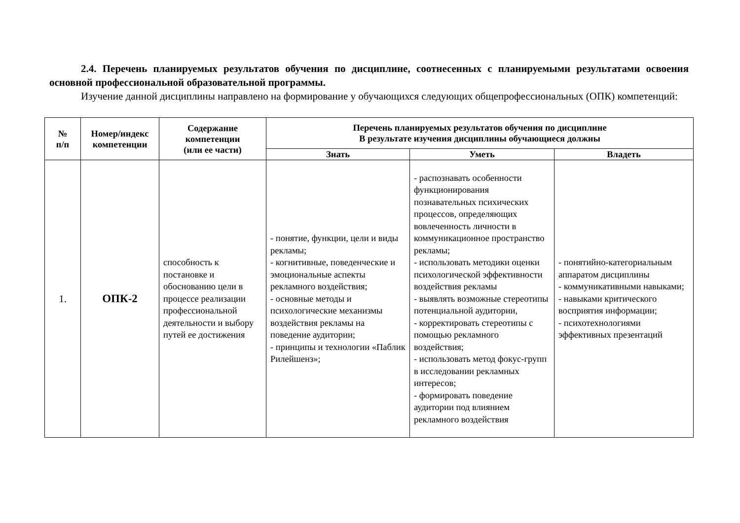2.4. Перечень планируемых результатов обучения по дисциплине, соотнесенных с планируемыми результатами освоения основной профессиональной образовательной программы.
Изучение данной дисциплины направлено на формирование у обучающихся следующих общепрофессиональных (ОПК) компетенций:
| № п/п | Номер/индекс компетенции | Содержание компетенции (или ее части) | Перечень планируемых результатов обучения по дисциплине В результате изучения дисциплины обучающиеся должны | | |
| --- | --- | --- | --- | --- | --- |
| | | | Знать | Уметь | Владеть |
| 1. | ОПК-2 | способность к постановке и обоснованию цели в процессе реализации профессиональной деятельности и выбору путей ее достижения | - понятие, функции, цели и виды рекламы; - когнитивные, поведенческие и эмоциональные аспекты рекламного воздействия; - основные методы и психологические механизмы воздействия рекламы на поведение аудитории; - принципы и технологии «Паблик Рилейшенз»; | - распознавать особенности функционирования познавательных психических процессов, определяющих вовлеченность личности в коммуникационное пространство рекламы; - использовать методики оценки психологической эффективности воздействия рекламы - выявлять возможные стереотипы потенциальной аудитории, - корректировать стереотипы с помощью рекламного воздействия; - использовать метод фокус-групп в исследовании рекламных интересов; - формировать поведение аудитории под влиянием рекламного воздействия | - понятийно-категориальным аппаратом дисциплины - коммуникативными навыками; - навыками критического восприятия информации; - психотехнологиями эффективных презентаций |